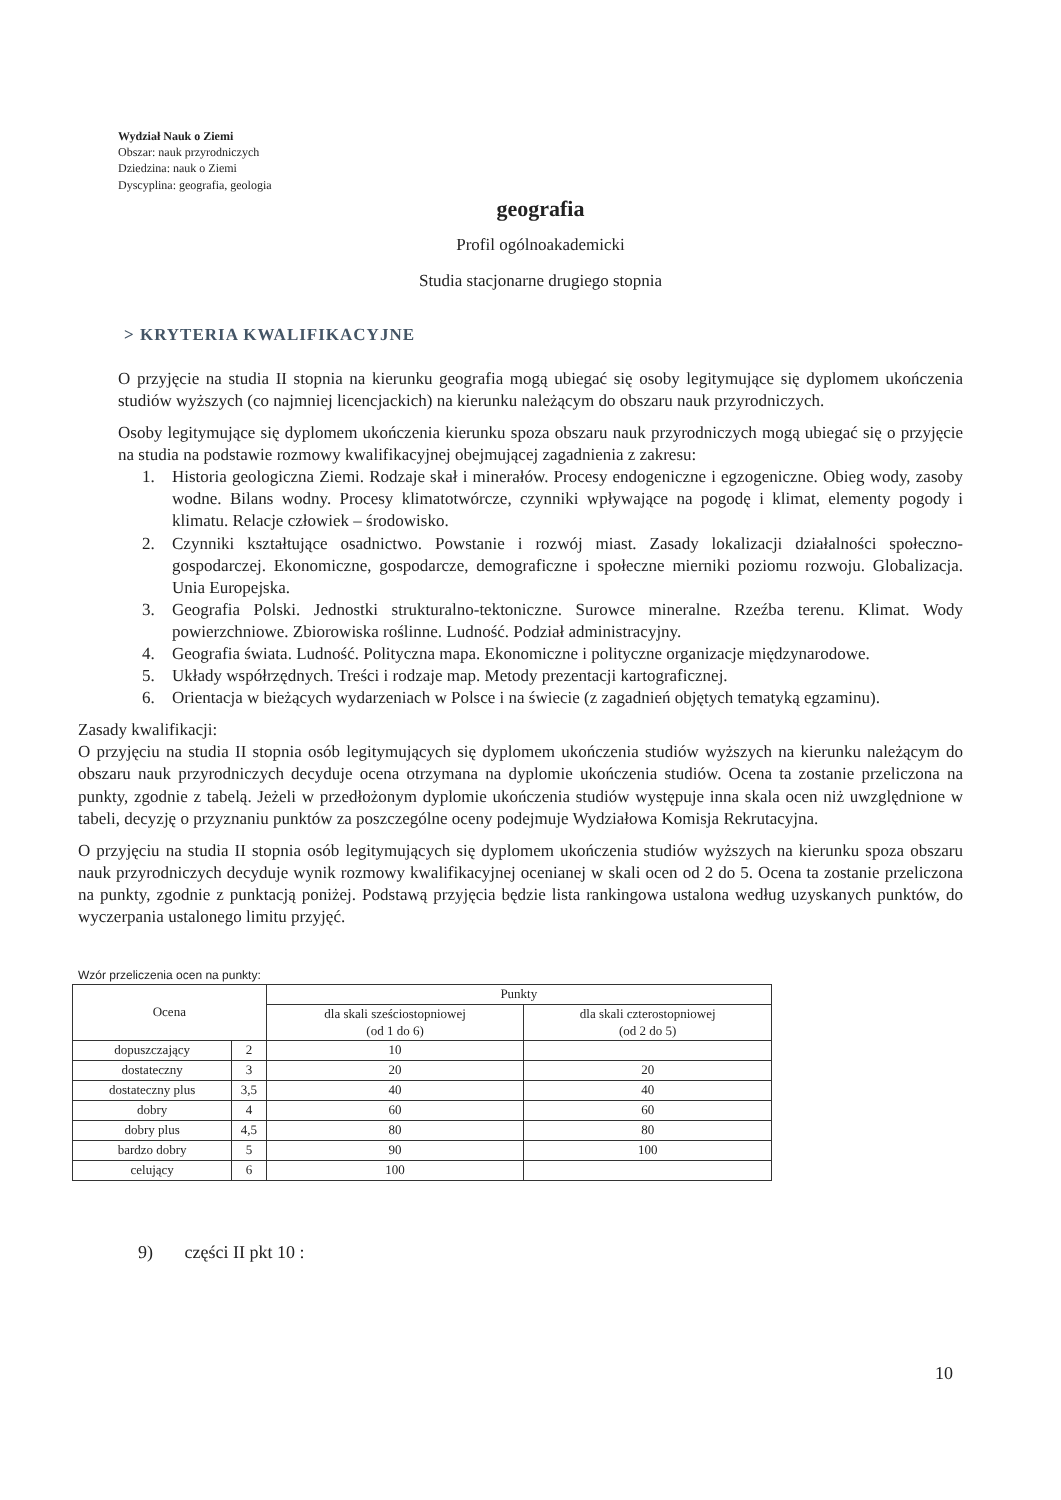Wydział Nauk o Ziemi
Obszar: nauk przyrodniczych
Dziedzina: nauk o Ziemi
Dyscyplina: geografia, geologia
geografia
Profil ogólnoakademicki
Studia stacjonarne drugiego stopnia
> KRYTERIA KWALIFIKACYJNE
O przyjęcie na studia II stopnia na kierunku geografia mogą ubiegać się osoby legitymujące się dyplomem ukończenia studiów wyższych (co najmniej licencjackich) na kierunku należącym do obszaru nauk przyrodniczych.
Osoby legitymujące się dyplomem ukończenia kierunku spoza obszaru nauk przyrodniczych mogą ubiegać się o przyjęcie na studia na podstawie rozmowy kwalifikacyjnej obejmującej zagadnienia z zakresu:
1. Historia geologiczna Ziemi. Rodzaje skał i minerałów. Procesy endogeniczne i egzogeniczne. Obieg wody, zasoby wodne. Bilans wodny. Procesy klimatotwórcze, czynniki wpływające na pogodę i klimat, elementy pogody i klimatu. Relacje człowiek – środowisko.
2. Czynniki kształtujące osadnictwo. Powstanie i rozwój miast. Zasady lokalizacji działalności społeczno-gospodarczej. Ekonomiczne, gospodarcze, demograficzne i społeczne mierniki poziomu rozwoju. Globalizacja. Unia Europejska.
3. Geografia Polski. Jednostki strukturalno-tektoniczne. Surowce mineralne. Rzeźba terenu. Klimat. Wody powierzchniowe. Zbiorowiska roślinne. Ludność. Podział administracyjny.
4. Geografia świata. Ludność. Polityczna mapa. Ekonomiczne i polityczne organizacje międzynarodowe.
5. Układy współrzędnych. Treści i rodzaje map. Metody prezentacji kartograficznej.
6. Orientacja w bieżących wydarzeniach w Polsce i na świecie (z zagadnień objętych tematyką egzaminu).
Zasady kwalifikacji:
O przyjęciu na studia II stopnia osób legitymujących się dyplomem ukończenia studiów wyższych na kierunku należącym do obszaru nauk przyrodniczych decyduje ocena otrzymana na dyplomie ukończenia studiów. Ocena ta zostanie przeliczona na punkty, zgodnie z tabelą. Jeżeli w przedłożonym dyplomie ukończenia studiów występuje inna skala ocen niż uwzględnione w tabeli, decyzję o przyznaniu punktów za poszczególne oceny podejmuje Wydziałowa Komisja Rekrutacyjna.
O przyjęciu na studia II stopnia osób legitymujących się dyplomem ukończenia studiów wyższych na kierunku spoza obszaru nauk przyrodniczych decyduje wynik rozmowy kwalifikacyjnej ocenianej w skali ocen od 2 do 5. Ocena ta zostanie przeliczona na punkty, zgodnie z punktacją poniżej. Podstawą przyjęcia będzie lista rankingowa ustalona według uzyskanych punktów, do wyczerpania ustalonego limitu przyjęć.
Wzór przeliczenia ocen na punkty:
| Ocena | | Punkty | |
| --- | --- | --- | --- |
| | | dla skali sześciostopniowej (od 1 do 6) | dla skali czterostopniowej (od 2 do 5) |
| dopuszczający | 2 | 10 | |
| dostateczny | 3 | 20 | 20 |
| dostateczny plus | 3,5 | 40 | 40 |
| dobry | 4 | 60 | 60 |
| dobry plus | 4,5 | 80 | 80 |
| bardzo dobry | 5 | 90 | 100 |
| celujący | 6 | 100 | |
9) części II pkt 10 :
10